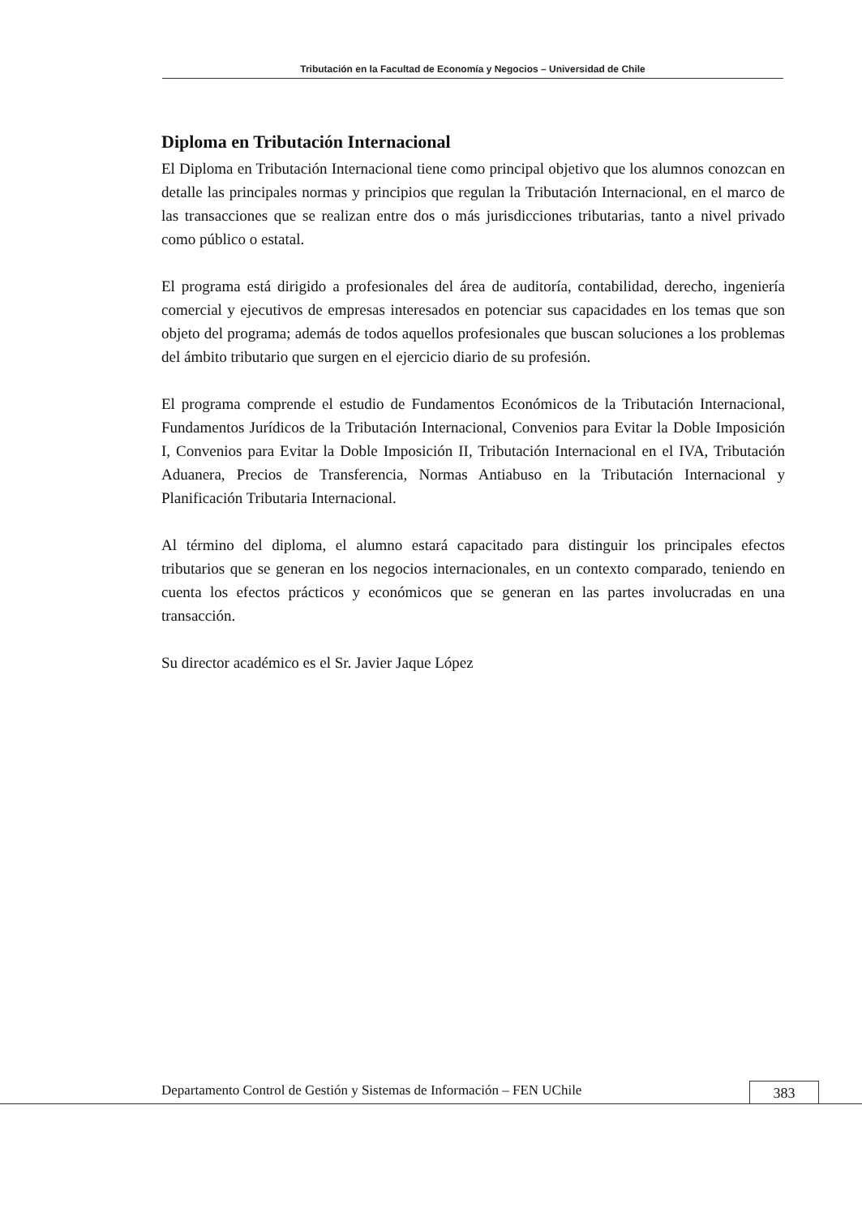Tributación en la Facultad de Economía y Negocios – Universidad de Chile
Diploma en Tributación Internacional
El Diploma en Tributación Internacional tiene como principal objetivo que los alumnos conozcan en detalle las principales normas y principios que regulan la Tributación Internacional, en el marco de las transacciones que se realizan entre dos o más jurisdicciones tributarias, tanto a nivel privado como público o estatal.
El programa está dirigido a profesionales del área de auditoría, contabilidad, derecho, ingeniería comercial y ejecutivos de empresas interesados en potenciar sus capacidades en los temas que son objeto del programa; además de todos aquellos profesionales que buscan soluciones a los problemas del ámbito tributario que surgen en el ejercicio diario de su profesión.
El programa comprende el estudio de Fundamentos Económicos de la Tributación Internacional, Fundamentos Jurídicos de la Tributación Internacional, Convenios para Evitar la Doble Imposición I, Convenios para Evitar la Doble Imposición II, Tributación Internacional en el IVA, Tributación Aduanera, Precios de Transferencia, Normas Antiabuso en la Tributación Internacional y Planificación Tributaria Internacional.
Al término del diploma, el alumno estará capacitado para distinguir los principales efectos tributarios que se generan en los negocios internacionales, en un contexto comparado, teniendo en cuenta los efectos prácticos y económicos que se generan en las partes involucradas en una transacción.
Su director académico es el Sr. Javier Jaque López
Departamento Control de Gestión y Sistemas de Información – FEN UChile
383